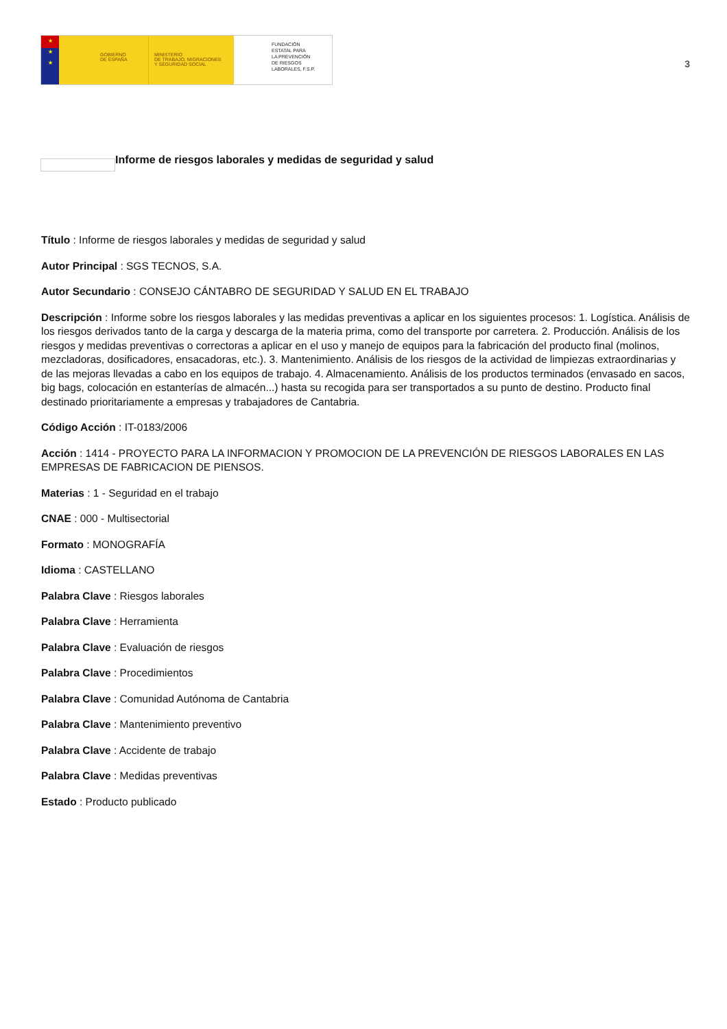★
★
★
GOBIERNO
DE ESPAÑA
MINISTERIO
DE TRABAJO, MIGRACIONES
Y SEGURIDAD SOCIAL
FUNDACIÓN
ESTATAL PARA
LA PREVENCIÓN
DE RIESGOS
LABORALES, F.S.P.
3
Informe de riesgos laborales y medidas de seguridad y salud
Título : Informe de riesgos laborales y medidas de seguridad y salud
Autor Principal : SGS TECNOS, S.A.
Autor Secundario : CONSEJO CÁNTABRO DE SEGURIDAD Y SALUD EN EL TRABAJO
Descripción : Informe sobre los riesgos laborales y las medidas preventivas a aplicar en los siguientes procesos: 1. Logística. Análisis de los riesgos derivados tanto de la carga y descarga de la materia prima, como del transporte por carretera. 2. Producción. Análisis de los riesgos y medidas preventivas o correctoras a aplicar en el uso y manejo de equipos para la fabricación del producto final (molinos, mezcladoras, dosificadores, ensacadoras, etc.). 3. Mantenimiento. Análisis de los riesgos de la actividad de limpiezas extraordinarias y de las mejoras llevadas a cabo en los equipos de trabajo. 4. Almacenamiento. Análisis de los productos terminados (envasado en sacos, big bags, colocación en estanterías de almacén...) hasta su recogida para ser transportados a su punto de destino. Producto final destinado prioritariamente a empresas y trabajadores de Cantabria.
Código Acción : IT-0183/2006
Acción : 1414 - PROYECTO PARA LA INFORMACION Y PROMOCION DE LA PREVENCIÓN DE RIESGOS LABORALES EN LAS EMPRESAS DE FABRICACION DE PIENSOS.
Materias : 1 - Seguridad en el trabajo
CNAE : 000 - Multisectorial
Formato : MONOGRAFÍA
Idioma : CASTELLANO
Palabra Clave : Riesgos laborales
Palabra Clave : Herramienta
Palabra Clave : Evaluación de riesgos
Palabra Clave : Procedimientos
Palabra Clave : Comunidad Autónoma de Cantabria
Palabra Clave : Mantenimiento preventivo
Palabra Clave : Accidente de trabajo
Palabra Clave : Medidas preventivas
Estado : Producto publicado